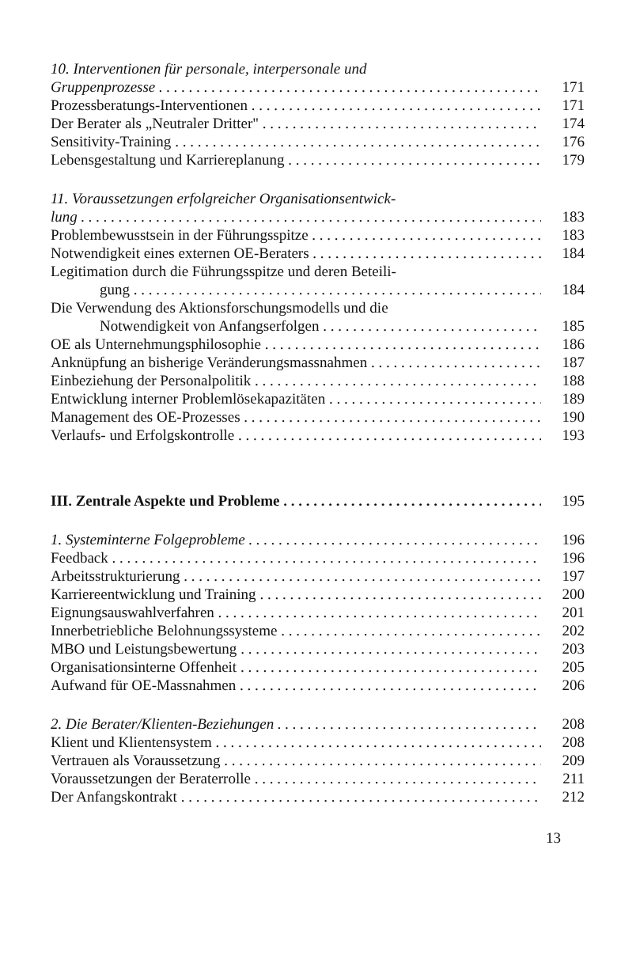10. Interventionen für personale, interpersonale und
Gruppenprozesse 171
Prozessberatungs-Interventionen 171
Der Berater als „Neutraler Dritter" 174
Sensitivity-Training 176
Lebensgestaltung und Karriereplanung 179
11. Voraussetzungen erfolgreicher Organisationsentwick-
lung 183
Problembewusstsein in der Führungsspitze 183
Notwendigkeit eines externen OE-Beraters 184
Legitimation durch die Führungsspitze und deren Beteili-
gung 184
Die Verwendung des Aktionsforschungsmodells und die
Notwendigkeit von Anfangserfolgen 185
OE als Unternehmungsphilosophie 186
Anknüpfung an bisherige Veränderungsmassnahmen 187
Einbeziehung der Personalpolitik 188
Entwicklung interner Problemlösekapazitäten 189
Management des OE-Prozesses 190
Verlaufs- und Erfolgskontrolle 193
III. Zentrale Aspekte und Probleme 195
1. Systeminterne Folgeprobleme 196
Feedback 196
Arbeitsstrukturierung 197
Karriereentwicklung und Training 200
Eignungsauswahlverfahren 201
Innerbetriebliche Belohnungssysteme 202
MBO und Leistungsbewertung 203
Organisationsinterne Offenheit 205
Aufwand für OE-Massnahmen 206
2. Die Berater/Klienten-Beziehungen 208
Klient und Klientensystem 208
Vertrauen als Voraussetzung 209
Voraussetzungen der Beraterrolle 211
Der Anfangskontrakt 212
13